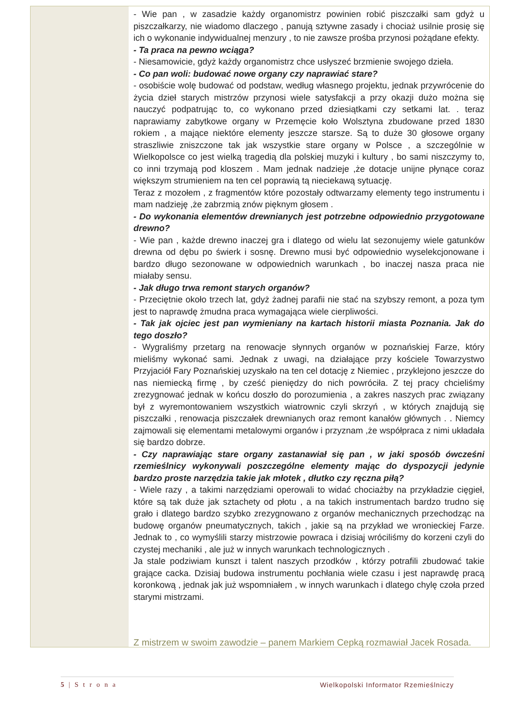- Wie pan , w zasadzie każdy organomistrz powinien robić piszczałki sam gdyż u piszczałkarzy, nie wiadomo dlaczego , panują sztywne zasady i chociaż usilnie prosię się ich o wykonanie indywidualnej menzury , to nie zawsze prośba przynosi pożądane efekty.
- Ta praca na pewno wciąga?
- Niesamowicie, gdyż każdy organomistrz chce usłyszeć brzmienie swojego dzieła.
- Co pan woli: budować nowe organy czy naprawiać stare?
- osobiście wolę budować od podstaw, według własnego projektu, jednak przywrócenie do życia dzieł starych mistrzów przynosi wiele satysfakcji a przy okazji dużo można się nauczyć podpatrując to, co wykonano przed dziesiątkami czy setkami lat. . teraz naprawiamy zabytkowe organy w Przemęcie koło Wolsztyna zbudowane przed 1830 rokiem , a mające niektóre elementy jeszcze starsze. Są to duże 30 głosowe organy straszliwie zniszczone tak jak wszystkie stare organy w Polsce , a szczególnie w Wielkopolsce co jest wielką tragedią dla polskiej muzyki i kultury , bo sami niszczymy to, co inni trzymają pod kloszem . Mam jednak nadzieje ,że dotacje unijne płynące coraz większym strumieniem na ten cel poprawią tą nieciekawą sytuację.
Teraz z mozołem , z fragmentów które pozostały odtwarzamy elementy tego instrumentu i mam nadzieję ,że zabrzmią znów pięknym głosem .
- Do wykonania elementów drewnianych jest potrzebne odpowiednio przygotowane drewno?
- Wie pan , każde drewno inaczej gra i dlatego od wielu lat sezonujemy wiele gatunków drewna od dębu po świerk i sosnę. Drewno musi być odpowiednio wyselekcjonowane i bardzo długo sezonowane w odpowiednich warunkach , bo inaczej nasza praca nie miałaby sensu.
- Jak długo trwa remont starych organów?
- Przeciętnie około trzech lat, gdyż żadnej parafii nie stać na szybszy remont, a poza tym jest to naprawdę żmudna praca wymagająca wiele cierpliwości.
- Tak jak ojciec jest pan wymieniany na kartach historii miasta Poznania. Jak do tego doszło?
- Wygraliśmy przetarg na renowacje słynnych organów w poznańskiej Farze, który mieliśmy wykonać sami. Jednak z uwagi, na działające przy kościele Towarzystwo Przyjaciół Fary Poznańskiej uzyskało na ten cel dotację z Niemiec , przyklejono jeszcze do nas niemiecką firmę , by cześć pieniędzy do nich powróciła. Z tej pracy chcieliśmy zrezygnować jednak w końcu doszło do porozumienia , a zakres naszych prac związany był z wyremontowaniem wszystkich wiatrownic czyli skrzyń , w których znajdują się piszczałki , renowacja piszczałek drewnianych oraz remont kanałów głównych . . Niemcy zajmowali się elementami metalowymi organów i przyznam ,że współpraca z nimi układała się bardzo dobrze.
- Czy naprawiając stare organy zastanawiał się pan , w jaki sposób ówcześni rzemieślnicy wykonywali poszczególne elementy mając do dyspozycji jedynie bardzo proste narzędzia takie jak młotek , dłutko czy ręczna piłą?
- Wiele razy , a takimi narzędziami operowali to widać chociażby na przykładzie cięgieł, które są tak duże jak sztachety od płotu , a na takich instrumentach bardzo trudno się grało i dlatego bardzo szybko zrezygnowano z organów mechanicznych przechodząc na budowę organów pneumatycznych, takich , jakie są na przykład we wronieckiej Farze. Jednak to , co wymyślili starzy mistrzowie powraca i dzisiaj wróciliśmy do korzeni czyli do czystej mechaniki , ale już w innych warunkach technologicznych .
Ja stale podziwiam kunszt i talent naszych przodków , którzy potrafili zbudować takie grające cacka. Dzisiaj budowa instrumentu pochłania wiele czasu i jest naprawdę pracą koronkową , jednak jak już wspomniałem , w innych warunkach i dlatego chylę czoła przed starymi mistrzami.
Z mistrzem w swoim zawodzie – panem Markiem Cepką rozmawiał Jacek Rosada.
5 | S t r o n a Wielkopolski Informator Rzemieślniczy